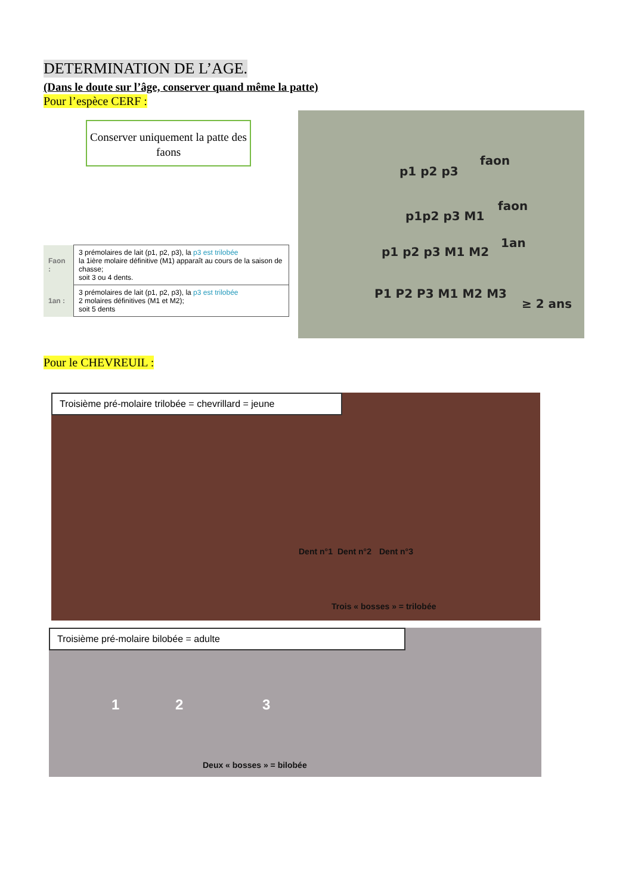DETERMINATION DE L’AGE.
(Dans le doute sur l’âge, conserver quand même la patte)
Pour l’espèce CERF :
Conserver uniquement la patte des faons
| Faon : | 3 prémolaires de lait (p1, p2, p3), la p3 est trilobée la 1ière molaire définitive (M1) apparaît au cours de la saison de chasse; soit 3 ou 4 dents. |
| 1an : | 3 prémolaires de lait (p1, p2, p3), la p3 est trilobée 2 molaires définitives (M1 et M2); soit 5 dents |
p1 p2 p3
faon
p1p2 p3 M1
faon
p1 p2 p3 M1 M2
1an
P1 P2 P3 M1 M2 M3
≥ 2 ans
Pour le CHEVREUIL :
Troisième pré-molaire trilobée = chevrillard = jeune
Dent n°1 Dent n°2 Dent n°3
Trois « bosses » = trilobée
Troisième pré-molaire bilobée = adulte
1 2 3
Deux « bosses » = bilobée